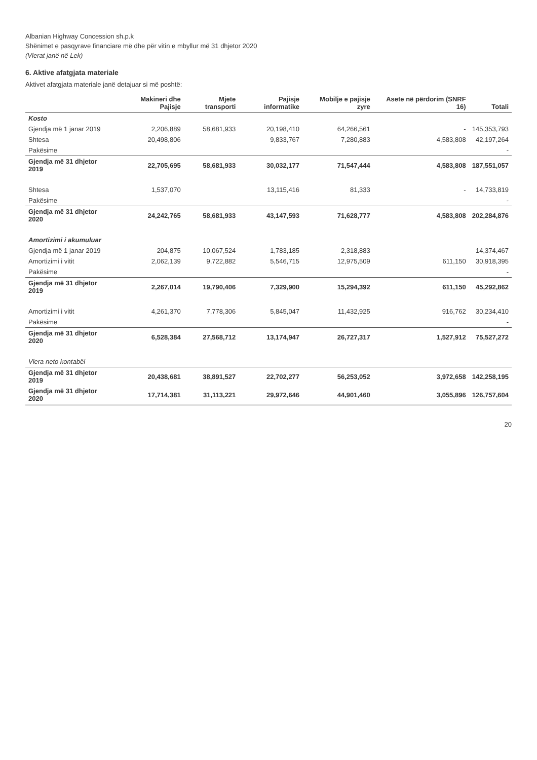Albanian Highway Concession sh.p.k
Shënimet e pasqyrave financiare më dhe për vitin e mbyllur më 31 dhjetor 2020
(Vlerat janë në Lek)
6. Aktive afatgjata materiale
Aktivet afatgjata materiale janë detajuar si më poshtë:
| | Makineri dhe Pajisje | Mjete transporti | Pajisje informatike | Mobilje e pajisje zyre | Asete në përdorim (SNRF 16) | Totali |
| --- | --- | --- | --- | --- | --- | --- |
| Kosto | | | | | | |
| Gjendja më 1 janar 2019 | 2,206,889 | 58,681,933 | 20,198,410 | 64,266,561 | - | 145,353,793 |
| Shtesa | 20,498,806 | | 9,833,767 | 7,280,883 | 4,583,808 | 42,197,264 |
| Pakësime | | | | | | - |
| Gjendja më 31 dhjetor 2019 | 22,705,695 | 58,681,933 | 30,032,177 | 71,547,444 | 4,583,808 | 187,551,057 |
| Shtesa | 1,537,070 | | 13,115,416 | 81,333 | - | 14,733,819 |
| Pakësime | | | | | | - |
| Gjendja më 31 dhjetor 2020 | 24,242,765 | 58,681,933 | 43,147,593 | 71,628,777 | 4,583,808 | 202,284,876 |
| Amortizimi i akumuluar | | | | | | |
| Gjendja më 1 janar 2019 | 204,875 | 10,067,524 | 1,783,185 | 2,318,883 | | 14,374,467 |
| Amortizimi i vitit | 2,062,139 | 9,722,882 | 5,546,715 | 12,975,509 | 611,150 | 30,918,395 |
| Pakësime | | | | | | - |
| Gjendja më 31 dhjetor 2019 | 2,267,014 | 19,790,406 | 7,329,900 | 15,294,392 | 611,150 | 45,292,862 |
| Amortizimi i vitit | 4,261,370 | 7,778,306 | 5,845,047 | 11,432,925 | 916,762 | 30,234,410 |
| Pakësime | | | | | | - |
| Gjendja më 31 dhjetor 2020 | 6,528,384 | 27,568,712 | 13,174,947 | 26,727,317 | 1,527,912 | 75,527,272 |
| Vlera neto kontabël | | | | | | |
| Gjendja më 31 dhjetor 2019 | 20,438,681 | 38,891,527 | 22,702,277 | 56,253,052 | 3,972,658 | 142,258,195 |
| Gjendja më 31 dhjetor 2020 | 17,714,381 | 31,113,221 | 29,972,646 | 44,901,460 | 3,055,896 | 126,757,604 |
20